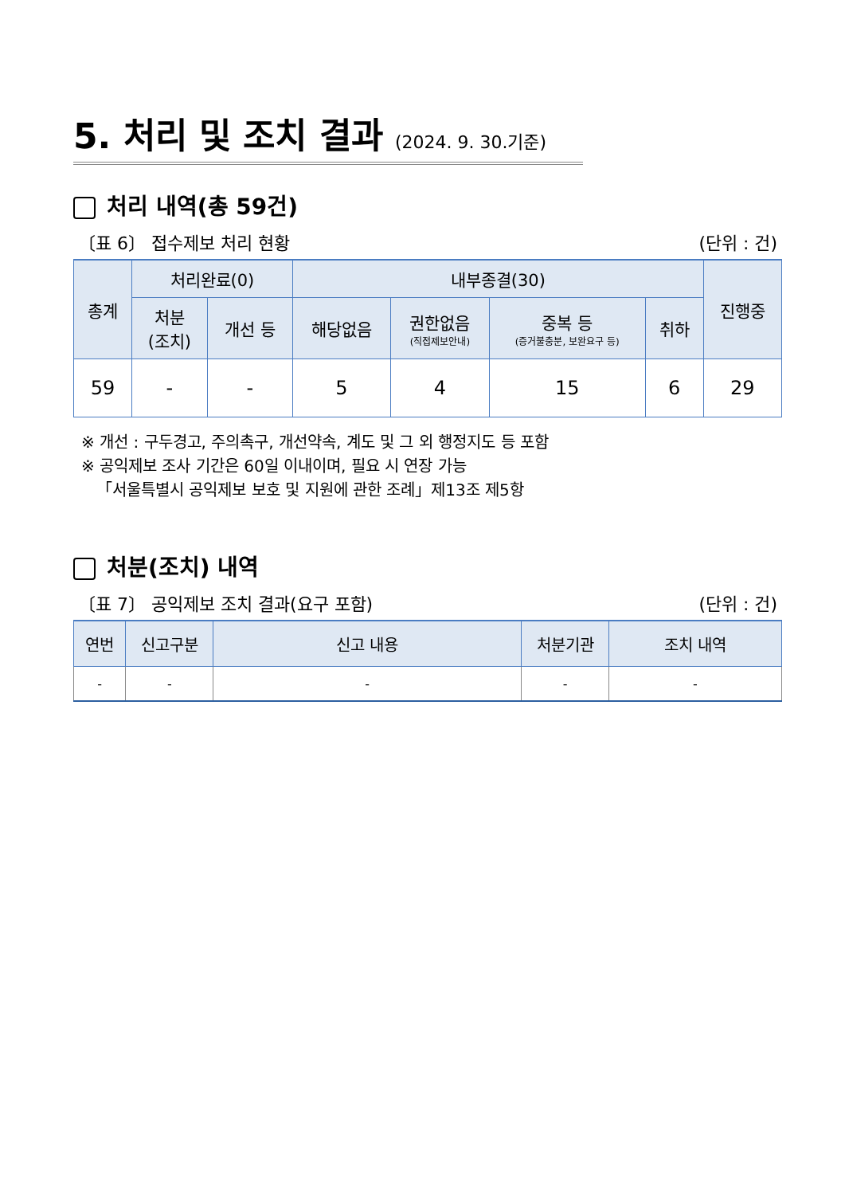5. 처리 및 조치 결과 (2024. 9. 30.기준)
처리 내역(총 59건)
〔표 6〕 접수제보 처리 현황 (단위 : 건)
| 총계 | 처리완료(0) | | 내부종결(30) | | | | 진행중 |
| --- | --- | --- | --- | --- | --- | --- | --- |
| | 처분 (조치) | 개선 등 | 해당없음 | 권한없음 (직접제보안내) | 중복 등 (증거불충분, 보완요구 등) | 취하 | |
| 59 | - | - | 5 | 4 | 15 | 6 | 29 |
※ 개선 : 구두경고, 주의촉구, 개선약속, 계도 및 그 외 행정지도 등 포함
※ 공익제보 조사 기간은 60일 이내이며, 필요 시 연장 가능
「서울특별시 공익제보 보호 및 지원에 관한 조례」제13조 제5항
처분(조치) 내역
〔표 7〕 공익제보 조치 결과(요구 포함) (단위 : 건)
| 연번 | 신고구분 | 신고 내용 | 처분기관 | 조치 내역 |
| --- | --- | --- | --- | --- |
| - | - | - | - | - |